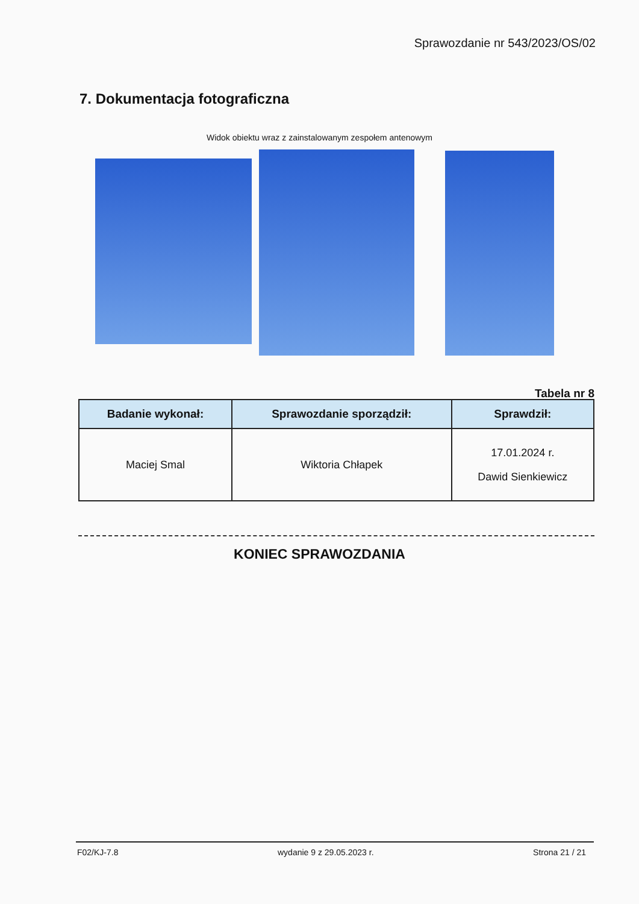Sprawozdanie nr 543/2023/OS/02
7. Dokumentacja fotograficzna
Widok obiektu wraz z zainstalowanym zespołem antenowym
Tabela nr 8
| Badanie wykonał: | Sprawozdanie sporządził: | Sprawdził: |
| --- | --- | --- |
| Maciej Smal | Wiktoria Chłapek | 17.01.2024 r. Dawid Sienkiewicz |
KONIEC SPRAWOZDANIA
F02/KJ-7.8 wydanie 9 z 29.05.2023 r. Strona 21 / 21